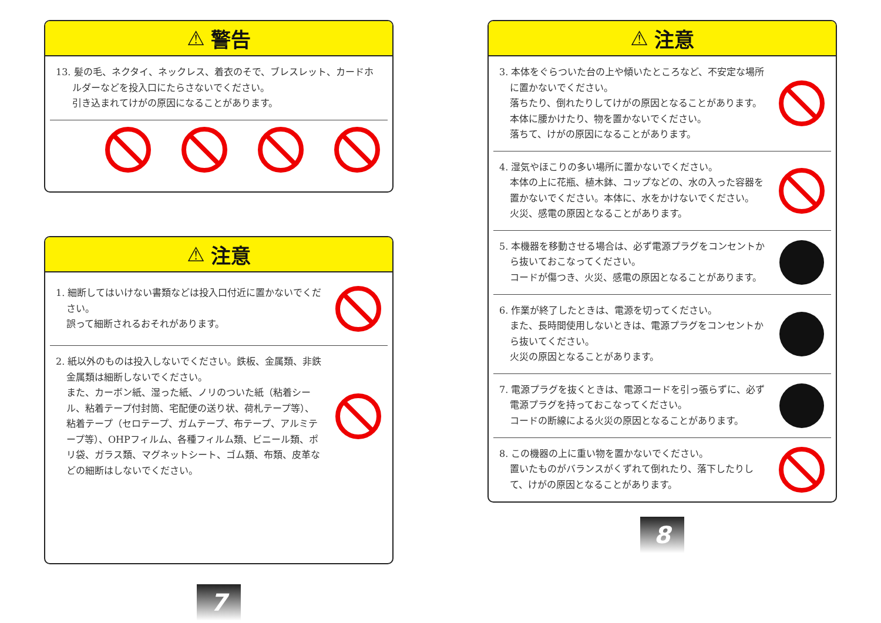⚠ 警告
13. 髪の毛、ネクタイ、ネックレス、着衣のそで、ブレスレット、カードホルダーなどを投入口にたらさないでください。
引き込まれてけがの原因になることがあります。
⚠ 注意
1. 細断してはいけない書類などは投入口付近に置かないでください。
誤って細断されるおそれがあります。
2. 紙以外のものは投入しないでください。鉄板、金属類、非鉄金属類は細断しないでください。
また、カーボン紙、湿った紙、ノリのついた紙（粘着シール、粘着テープ付封筒、宅配便の送り状、荷札テープ等）、粘着テープ（セロテープ、ガムテープ、布テープ、アルミテープ等）、OHPフィルム、各種フィルム類、ビニール類、ポリ袋、ガラス類、マグネットシート、ゴム類、布類、皮革などの細断はしないでください。
7
⚠ 注意
3. 本体をぐらついた台の上や傾いたところなど、不安定な場所に置かないでください。
落ちたり、倒れたりしてけがの原因となることがあります。
本体に腰かけたり、物を置かないでください。
落ちて、けがの原因になることがあります。
4. 湿気やほこりの多い場所に置かないでください。
本体の上に花瓶、植木鉢、コップなどの、水の入った容器を置かないでください。本体に、水をかけないでください。
火災、感電の原因となることがあります。
5. 本機器を移動させる場合は、必ず電源プラグをコンセントから抜いておこなってください。
コードが傷つき、火災、感電の原因となることがあります。
6. 作業が終了したときは、電源を切ってください。
また、長時間使用しないときは、電源プラグをコンセントから抜いてください。
火災の原因となることがあります。
7. 電源プラグを抜くときは、電源コードを引っ張らずに、必ず電源プラグを持っておこなってください。
コードの断線による火災の原因となることがあります。
8. この機器の上に重い物を置かないでください。
置いたものがバランスがくずれて倒れたり、落下したりして、けがの原因となることがあります。
8